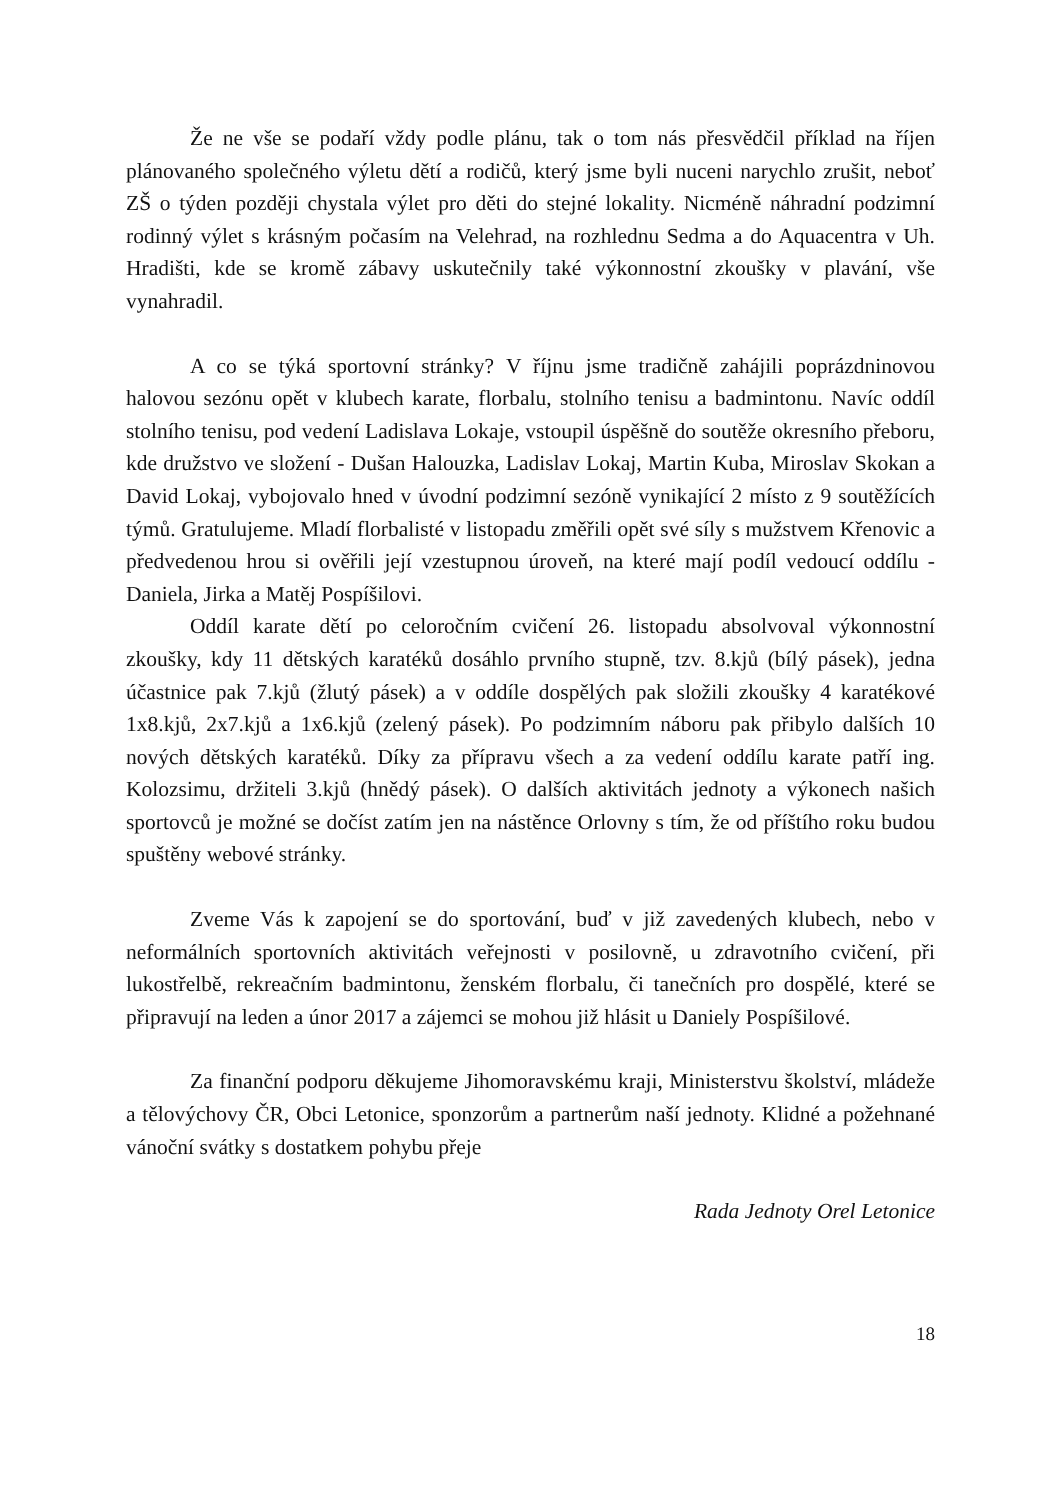Že ne vše se podaří vždy podle plánu, tak o tom nás přesvědčil příklad na říjen plánovaného společného výletu dětí a rodičů, který jsme byli nuceni narychlo zrušit, neboť ZŠ o týden později chystala výlet pro děti do stejné lokality. Nicméně náhradní podzimní rodinný výlet s krásným počasím na Velehrad, na rozhlednu Sedma a do Aquacentra v Uh. Hradišti, kde se kromě zábavy uskutečnily také výkonnostní zkoušky v plavání, vše vynahradil.
A co se týká sportovní stránky? V říjnu jsme tradičně zahájili poprázdninovou halovou sezónu opět v klubech karate, florbalu, stolního tenisu a badmintonu. Navíc oddíl stolního tenisu, pod vedení Ladislava Lokaje, vstoupil úspěšně do soutěže okresního přeboru, kde družstvo ve složení - Dušan Halouzka, Ladislav Lokaj, Martin Kuba, Miroslav Skokan a David Lokaj, vybojovalo hned v úvodní podzimní sezóně vynikající 2 místo z 9 soutěžících týmů. Gratulujeme. Mladí florbalisté v listopadu změřili opět své síly s mužstvem Křenovic a předvedenou hrou si ověřili její vzestupnou úroveň, na které mají podíl vedoucí oddílu - Daniela, Jirka a Matěj Pospíšilovi.
Oddíl karate dětí po celoročním cvičení 26. listopadu absolvoval výkonnostní zkoušky, kdy 11 dětských karatéků dosáhlo prvního stupně, tzv. 8.kjů (bílý pásek), jedna účastnice pak 7.kjů (žlutý pásek) a v oddíle dospělých pak složili zkoušky 4 karatékové 1x8.kjů, 2x7.kjů a 1x6.kjů (zelený pásek). Po podzimním náboru pak přibylo dalších 10 nových dětských karatéků. Díky za přípravu všech a za vedení oddílu karate patří ing. Kolozsimu, držiteli 3.kjů (hnědý pásek). O dalších aktivitách jednoty a výkonech našich sportovců je možné se dočíst zatím jen na nástěnce Orlovny s tím, že od příštího roku budou spuštěny webové stránky.
Zveme Vás k zapojení se do sportování, buď v již zavedených klubech, nebo v neformálních sportovních aktivitách veřejnosti v posilovně, u zdravotního cvičení, při lukostřelbě, rekreačním badmintonu, ženském florbalu, či tanečních pro dospělé, které se připravují na leden a únor 2017 a zájemci se mohou již hlásit u Daniely Pospíšilové.
Za finanční podporu děkujeme Jihomoravskému kraji, Ministerstvu školství, mládeže a tělovýchovy ČR, Obci Letonice, sponzorům a partnerům naší jednoty. Klidné a požehnané vánoční svátky s dostatkem pohybu přeje
Rada Jednoty Orel Letonice
18